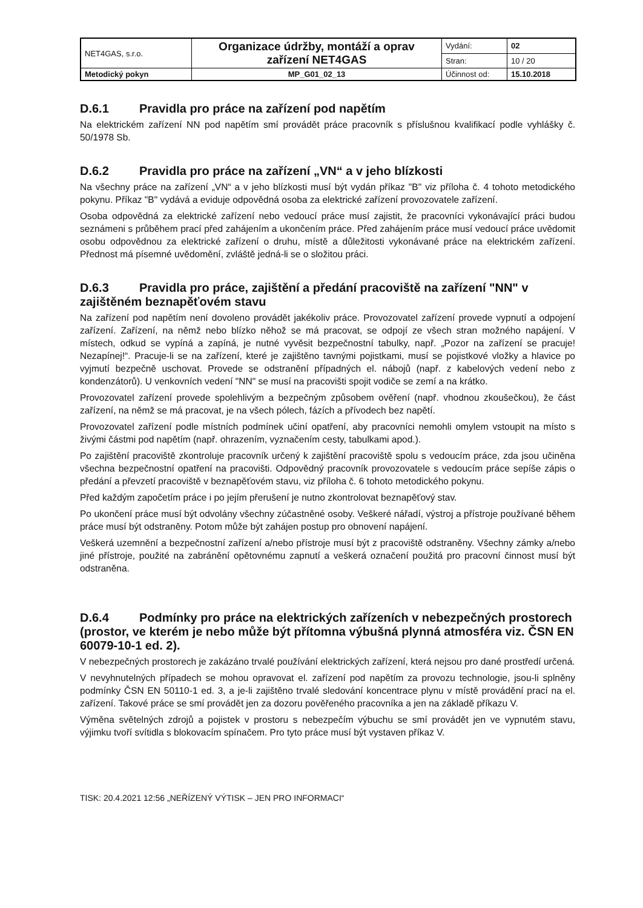| NET4GAS, s.r.o. | Organizace údržby, montáží a oprav zařízení NET4GAS | Vydání: | 02 |
| | | Stran: | 10 / 20 |
| Metodický pokyn | MP_G01_02_13 | Účinnost od: | 15.10.2018 |
D.6.1 Pravidla pro práce na zařízení pod napětím
Na elektrickém zařízení NN pod napětím smí provádět práce pracovník s příslušnou kvalifikací podle vyhlášky č. 50/1978 Sb.
D.6.2 Pravidla pro práce na zařízení „VN“ a v jeho blízkosti
Na všechny práce na zařízení „VN“ a v jeho blízkosti musí být vydán příkaz "B" viz příloha č. 4 tohoto metodického pokynu. Příkaz "B" vydává a eviduje odpovědná osoba za elektrické zařízení provozovatele zařízení.
Osoba odpovědná za elektrické zařízení nebo vedoucí práce musí zajistit, že pracovníci vykonávající práci budou seznámeni s průběhem prací před zahájením a ukončením práce. Před zahájením práce musí vedoucí práce uvědomit osobu odpovědnou za elektrické zařízení o druhu, místě a důležitosti vykonávané práce na elektrickém zařízení. Přednost má písemné uvědomění, zvláště jedná-li se o složitou práci.
D.6.3 Pravidla pro práce, zajištění a předání pracoviště na zařízení "NN" v zajištěném beznapěťovém stavu
Na zařízení pod napětím není dovoleno provádět jakékoliv práce. Provozovatel zařízení provede vypnutí a odpojení zařízení. Zařízení, na němž nebo blízko něhož se má pracovat, se odpojí ze všech stran možného napájení. V místech, odkud se vypíná a zapíná, je nutné vyvěsit bezpečnostní tabulky, např. „Pozor na zařízení se pracuje! Nezapínej!“. Pracuje-li se na zařízení, které je zajištěno tavnými pojistkami, musí se pojistkové vložky a hlavice po vyjmutí bezpečně uschovat. Provede se odstranění případných el. nábojů (např. z kabelových vedení nebo z kondenzátorů). U venkovních vedení "NN" se musí na pracovišti spojit vodiče se zemí a na krátko.
Provozovatel zařízení provede spolehlivým a bezpečným způsobem ověření (např. vhodnou zkoušečkou), že část zařízení, na němž se má pracovat, je na všech pólech, fázích a přívodech bez napětí.
Provozovatel zařízení podle místních podmínek učiní opatření, aby pracovníci nemohli omylem vstoupit na místo s živými částmi pod napětím (např. ohrazením, vyznačením cesty, tabulkami apod.).
Po zajištění pracoviště zkontroluje pracovník určený k zajištění pracoviště spolu s vedoucím práce, zda jsou učiněna všechna bezpečnostní opatření na pracovišti. Odpovědný pracovník provozovatele s vedoucím práce sepíše zápis o předání a převzetí pracoviště v beznapěťovém stavu, viz příloha č. 6 tohoto metodického pokynu.
Před každým započetím práce i po jejím přerušení je nutno zkontrolovat beznapěťový stav.
Po ukončení práce musí být odvolány všechny zúčastněné osoby. Veškeré nářadí, výstroj a přístroje používané během práce musí být odstraněny. Potom může být zahájen postup pro obnovení napájení.
Veškerá uzemnění a bezpečnostní zařízení a/nebo přístroje musí být z pracoviště odstraněny. Všechny zámky a/nebo jiné přístroje, použité na zabránění opětovnému zapnutí a veškerá označení použitá pro pracovní činnost musí být odstraněna.
D.6.4 Podmínky pro práce na elektrických zařízeních v nebezpečných prostorech (prostor, ve kterém je nebo může být přítomna výbušná plynná atmosféra viz. ČSN EN 60079-10-1 ed. 2).
V nebezpečných prostorech je zakázáno trvalé používání elektrických zařízení, která nejsou pro dané prostředí určená.
V nevyhnutelných případech se mohou opravovat el. zařízení pod napětím za provozu technologie, jsou-li splněny podmínky ČSN EN 50110-1 ed. 3, a je-li zajištěno trvalé sledování koncentrace plynu v místě provádění prací na el. zařízení. Takové práce se smí provádět jen za dozoru pověřeného pracovníka a jen na základě příkazu V.
Výměna světelných zdrojů a pojistek v prostoru s nebezpečím výbuchu se smí provádět jen ve vypnutém stavu, výjimku tvoří svítidla s blokovacím spínačem. Pro tyto práce musí být vystaven příkaz V.
TISK: 20.4.2021 12:56 „NEŘÍZENÝ VÝTISK – JEN PRO INFORMACI“